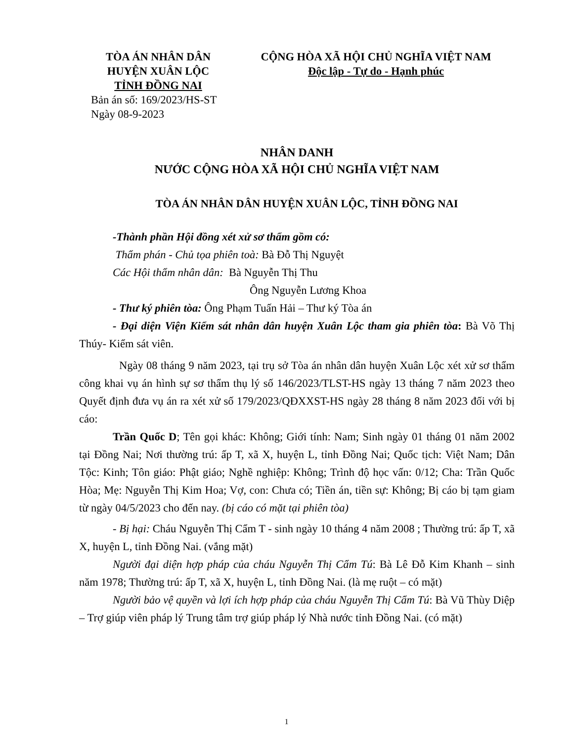TÒA ÁN NHÂN DÂN
HUYỆN XUÂN LỘC
TỈNH ĐỒNG NAI
CỘNG HÒA XÃ HỘI CHỦ NGHĨA VIỆT NAM
Độc lập - Tự do - Hạnh phúc
Bản án số: 169/2023/HS-ST
Ngày 08-9-2023
NHÂN DANH
NƯỚC CỘNG HÒA XÃ HỘI CHỦ NGHĨA VIỆT NAM
TÒA ÁN NHÂN DÂN HUYỆN XUÂN LỘC, TỈNH ĐỒNG NAI
-Thành phần Hội đồng xét xử sơ thẩm gồm có:
Thẩm phán - Chủ tọa phiên toà: Bà Đỗ Thị Nguyệt
Các Hội thẩm nhân dân: Bà Nguyễn Thị Thu
Ông Nguyễn Lương Khoa
- Thư ký phiên tòa: Ông Phạm Tuấn Hải – Thư ký Tòa án
- Đại diện Viện Kiểm sát nhân dân huyện Xuân Lộc tham gia phiên tòa: Bà Võ Thị Thúy- Kiểm sát viên.
Ngày 08 tháng 9 năm 2023, tại trụ sở Tòa án nhân dân huyện Xuân Lộc xét xử sơ thẩm công khai vụ án hình sự sơ thẩm thụ lý số 146/2023/TLST-HS ngày 13 tháng 7 năm 2023 theo Quyết định đưa vụ án ra xét xử số 179/2023/QĐXXST-HS ngày 28 tháng 8 năm 2023 đối với bị cáo:
Trần Quốc D; Tên gọi khác: Không; Giới tính: Nam; Sinh ngày 01 tháng 01 năm 2002 tại Đồng Nai; Nơi thường trú: ấp T, xã X, huyện L, tỉnh Đồng Nai; Quốc tịch: Việt Nam; Dân Tộc: Kinh; Tôn giáo: Phật giáo; Nghề nghiệp: Không; Trình độ học vấn: 0/12; Cha: Trần Quốc Hòa; Mẹ: Nguyễn Thị Kim Hoa; Vợ, con: Chưa có; Tiền án, tiền sự: Không; Bị cáo bị tạm giam từ ngày 04/5/2023 cho đến nay. (bị cáo có mặt tại phiên tòa)
- Bị hại: Cháu Nguyễn Thị Cẩm T - sinh ngày 10 tháng 4 năm 2008 ; Thường trú: ấp T, xã X, huyện L, tỉnh Đồng Nai. (vắng mặt)
Người đại diện hợp pháp của cháu Nguyễn Thị Cẩm Tú: Bà Lê Đỗ Kim Khanh – sinh năm 1978; Thường trú: ấp T, xã X, huyện L, tỉnh Đồng Nai. (là mẹ ruột – có mặt)
Người bảo vệ quyền và lợi ích hợp pháp của cháu Nguyễn Thị Cẩm Tú: Bà Vũ Thùy Diệp – Trợ giúp viên pháp lý Trung tâm trợ giúp pháp lý Nhà nước tỉnh Đồng Nai. (có mặt)
1